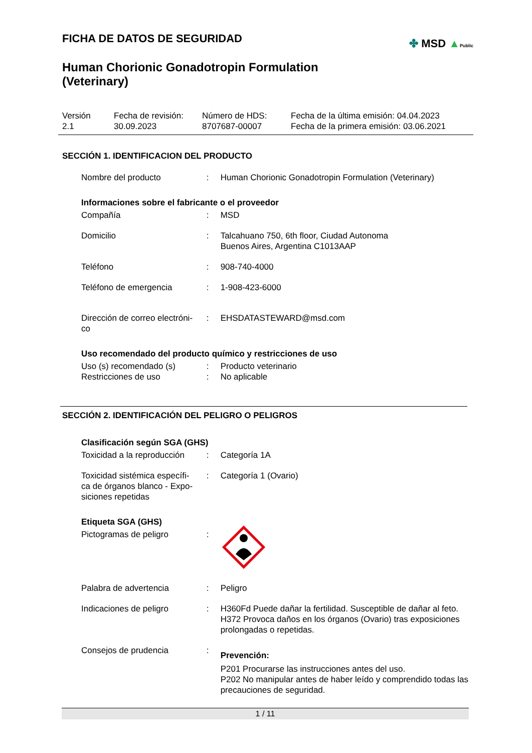FICHA DE DATOS DE SEGURIDAD
Human Chorionic Gonadotropin Formulation
(Veterinary)
✤ MSD ▲Public
Versión
2.1
Fecha de revisión:
30.09.2023
Número de HDS:
8707687-00007
Fecha de la última emisión: 04.04.2023
Fecha de la primera emisión: 03.06.2021
SECCIÓN 1. IDENTIFICACION DEL PRODUCTO
Nombre del producto : Human Chorionic Gonadotropin Formulation (Veterinary)
Informaciones sobre el fabricante o el proveedor
Compañía : MSD
Domicilio : Talcahuano 750, 6th floor, Ciudad Autonoma
Buenos Aires, Argentina C1013AAP
Teléfono : 908-740-4000
Teléfono de emergencia : 1-908-423-6000
Dirección de correo electróni-
co
: EHSDATASTEWARD@msd.com
Uso recomendado del producto químico y restricciones de uso
Uso (s) recomendado (s)
Restricciones de uso
:
:
Producto veterinario
No aplicable
SECCIÓN 2. IDENTIFICACIÓN DEL PELIGRO O PELIGROS
Clasificación según SGA (GHS)
Toxicidad a la reproducción
: Categoría 1A
Toxicidad sistémica específi-
ca de órganos blanco - Expo-
siciones repetidas
: Categoría 1 (Ovario)
Etiqueta SGA (GHS)
Pictogramas de peligro :
Palabra de advertencia : Peligro
Indicaciones de peligro : H360Fd Puede dañar la fertilidad. Susceptible de dañar al feto.
H372 Provoca daños en los órganos (Ovario) tras exposiciones prolongadas o repetidas.
Consejos de prudencia :
Prevención:
P201 Procurarse las instrucciones antes del uso.
P202 No manipular antes de haber leído y comprendido todas las precauciones de seguridad.
1 / 11